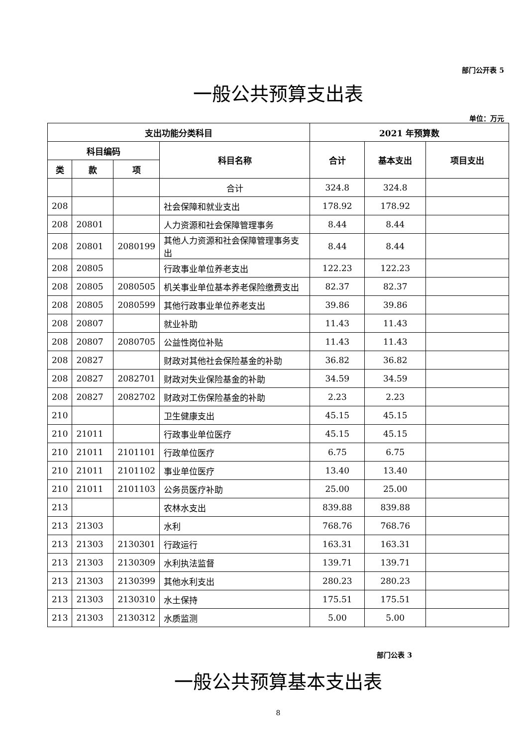部门公开表 5
一般公共预算支出表
单位：万元
| 支出功能分类科目 | | | | 2021 年预算数 | | |
| --- | --- | --- | --- | --- | --- | --- |
| 科目编码 | | | 科目名称 | 合计 | 基本支出 | 项目支出 |
| 类 | 款 | 项 | | | | |
| | | | 合计 | 324.8 | 324.8 | |
| 208 | | | 社会保障和就业支出 | 178.92 | 178.92 | |
| 208 | 20801 | | 人力资源和社会保障管理事务 | 8.44 | 8.44 | |
| 208 | 20801 | 2080199 | 其他人力资源和社会保障管理事务支出 | 8.44 | 8.44 | |
| 208 | 20805 | | 行政事业单位养老支出 | 122.23 | 122.23 | |
| 208 | 20805 | 2080505 | 机关事业单位基本养老保险缴费支出 | 82.37 | 82.37 | |
| 208 | 20805 | 2080599 | 其他行政事业单位养老支出 | 39.86 | 39.86 | |
| 208 | 20807 | | 就业补助 | 11.43 | 11.43 | |
| 208 | 20807 | 2080705 | 公益性岗位补贴 | 11.43 | 11.43 | |
| 208 | 20827 | | 财政对其他社会保险基金的补助 | 36.82 | 36.82 | |
| 208 | 20827 | 2082701 | 财政对失业保险基金的补助 | 34.59 | 34.59 | |
| 208 | 20827 | 2082702 | 财政对工伤保险基金的补助 | 2.23 | 2.23 | |
| 210 | | | 卫生健康支出 | 45.15 | 45.15 | |
| 210 | 21011 | | 行政事业单位医疗 | 45.15 | 45.15 | |
| 210 | 21011 | 2101101 | 行政单位医疗 | 6.75 | 6.75 | |
| 210 | 21011 | 2101102 | 事业单位医疗 | 13.40 | 13.40 | |
| 210 | 21011 | 2101103 | 公务员医疗补助 | 25.00 | 25.00 | |
| 213 | | | 农林水支出 | 839.88 | 839.88 | |
| 213 | 21303 | | 水利 | 768.76 | 768.76 | |
| 213 | 21303 | 2130301 | 行政运行 | 163.31 | 163.31 | |
| 213 | 21303 | 2130309 | 水利执法监督 | 139.71 | 139.71 | |
| 213 | 21303 | 2130399 | 其他水利支出 | 280.23 | 280.23 | |
| 213 | 21303 | 2130310 | 水土保持 | 175.51 | 175.51 | |
| 213 | 21303 | 2130312 | 水质监测 | 5.00 | 5.00 | |
部门公表 3
一般公共预算基本支出表
8